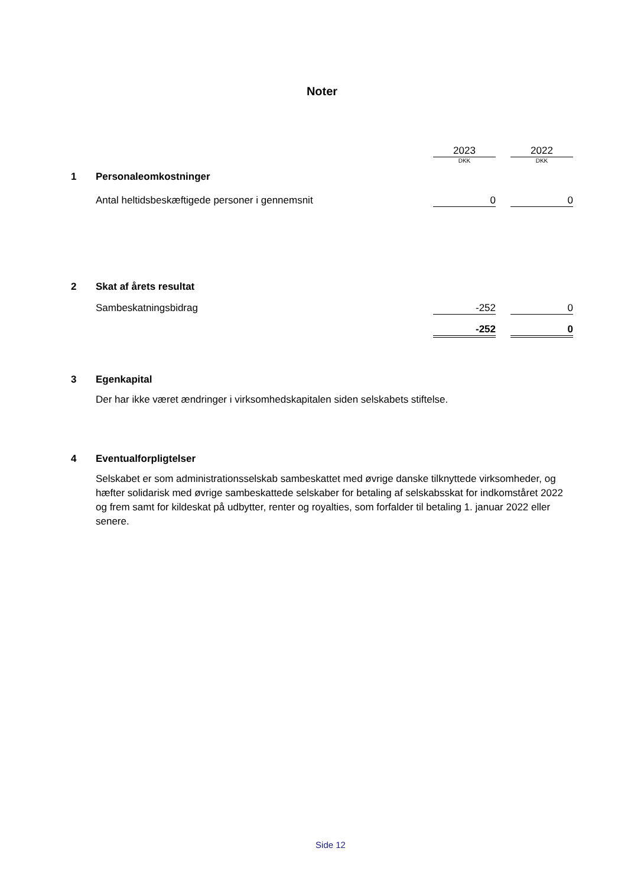Noter
| | | 2023 | | 2022 |
| | | DKK | | DKK |
| 1 | Personaleomkostninger | | | |
| | Antal heltidsbeskæftigede personer i gennemsnit | 0 | | 0 |
| 2 | Skat af årets resultat | | | |
| | Sambeskatningsbidrag | -252 | | 0 |
| | | -252 | | 0 |
3 Egenkapital
Der har ikke været ændringer i virksomhedskapitalen siden selskabets stiftelse.
4 Eventualforpligtelser
Selskabet er som administrationsselskab sambeskattet med øvrige danske tilknyttede virksomheder, og hæfter solidarisk med øvrige sambeskattede selskaber for betaling af selskabsskat for indkomståret 2022 og frem samt for kildeskat på udbytter, renter og royalties, som forfalder til betaling 1. januar 2022 eller senere.
Side 12